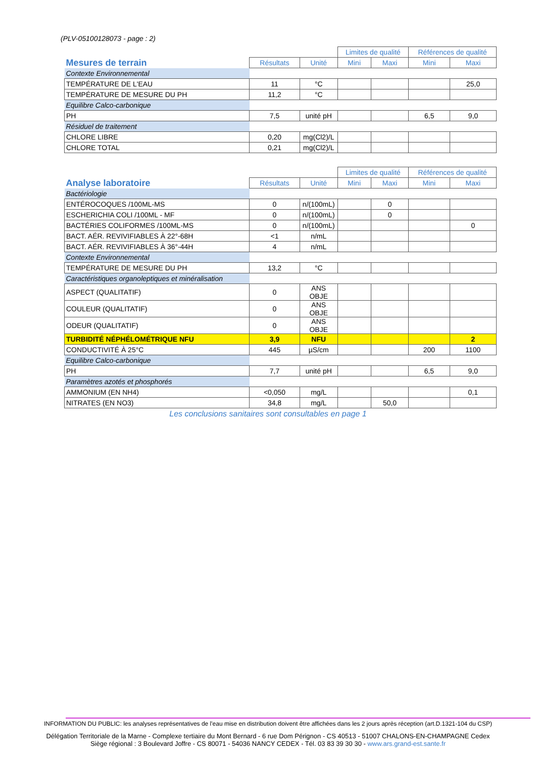(PLV-05100128073 - page : 2)
| | | | Limites de qualité | | Références de qualité | |
| Mesures de terrain | Résultats | Unité | Mini | Maxi | Mini | Maxi |
| Contexte Environnemental | | | | | | |
| TEMPÉRATURE DE L'EAU | 11 | °C | | | | 25,0 |
| TEMPÉRATURE DE MESURE DU PH | 11,2 | °C | | | | |
| Equilibre Calco-carbonique | | | | | | |
| PH | 7,5 | unité pH | | | 6,5 | 9,0 |
| Résiduel de traitement | | | | | | |
| CHLORE LIBRE | 0,20 | mg(Cl2)/L | | | | |
| CHLORE TOTAL | 0,21 | mg(Cl2)/L | | | | |
| | | | Limites de qualité | | Références de qualité | |
| Analyse laboratoire | Résultats | Unité | Mini | Maxi | Mini | Maxi |
| Bactériologie | | | | | | |
| ENTÉROCOQUES /100ML-MS | 0 | n/(100mL) | | 0 | | |
| ESCHERICHIA COLI /100ML - MF | 0 | n/(100mL) | | 0 | | |
| BACTÉRIES COLIFORMES /100ML-MS | 0 | n/(100mL) | | | | 0 |
| BACT. AÉR. REVIVIFIABLES À 22°-68H | <1 | n/mL | | | | |
| BACT. AÉR. REVIVIFIABLES À 36°-44H | 4 | n/mL | | | | |
| Contexte Environnemental | | | | | | |
| TEMPÉRATURE DE MESURE DU PH | 13,2 | °C | | | | |
| Caractéristiques organoleptiques et minéralisation | | | | | | |
| ASPECT (QUALITATIF) | 0 | ANS OBJE | | | | |
| COULEUR (QUALITATIF) | 0 | ANS OBJE | | | | |
| ODEUR (QUALITATIF) | 0 | ANS OBJE | | | | |
| TURBIDITÉ NÉPHÉLOMÉTRIQUE NFU | 3,9 | NFU | | | | 2 |
| CONDUCTIVITÉ À 25°C | 445 | µS/cm | | | 200 | 1100 |
| Equilibre Calco-carbonique | | | | | | |
| PH | 7,7 | unité pH | | | 6,5 | 9,0 |
| Paramètres azotés et phosphorés | | | | | | |
| AMMONIUM (EN NH4) | <0,050 | mg/L | | | | 0,1 |
| NITRATES (EN NO3) | 34,8 | mg/L | | 50,0 | | |
Les conclusions sanitaires sont consultables en page 1
INFORMATION DU PUBLIC: les analyses représentatives de l'eau mise en distribution doivent être affichées dans les 2 jours après réception (art.D.1321-104 du CSP)
Délégation Territoriale de la Marne - Complexe tertiaire du Mont Bernard - 6 rue Dom Pérignon - CS 40513 - 51007 CHALONS-EN-CHAMPAGNE Cedex
Siège régional : 3 Boulevard Joffre - CS 80071 - 54036 NANCY CEDEX - Tél. 03 83 39 30 30 - www.ars.grand-est.sante.fr